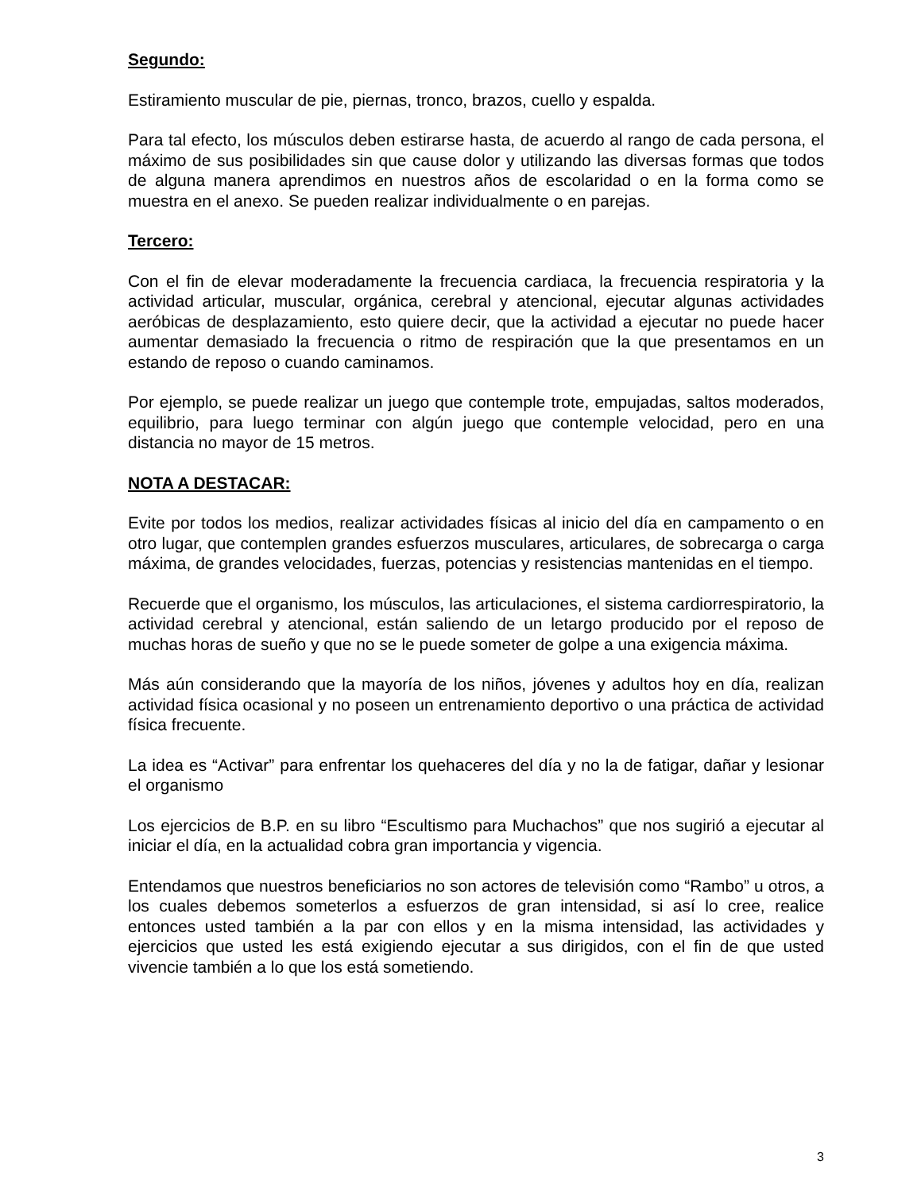Segundo:
Estiramiento muscular de pie, piernas, tronco, brazos, cuello y espalda.
Para tal efecto, los músculos deben estirarse hasta, de acuerdo al rango de cada persona, el máximo de sus posibilidades sin que cause dolor y utilizando las diversas formas que todos de alguna manera aprendimos en nuestros años de escolaridad o en la forma como se muestra en el anexo. Se pueden realizar individualmente o en parejas.
Tercero:
Con el fin de elevar moderadamente la frecuencia cardiaca, la frecuencia respiratoria y la actividad articular, muscular, orgánica, cerebral y atencional, ejecutar algunas actividades aeróbicas de desplazamiento, esto quiere decir, que la actividad a ejecutar no puede hacer aumentar demasiado la frecuencia o ritmo de respiración que la que presentamos en un estando de reposo o cuando caminamos.
Por ejemplo, se puede realizar un juego que contemple trote, empujadas, saltos moderados, equilibrio, para luego terminar con algún juego que contemple velocidad, pero en una distancia no mayor de 15 metros.
NOTA A DESTACAR:
Evite por todos los medios, realizar actividades físicas al inicio del día en campamento o en otro lugar, que contemplen grandes esfuerzos musculares, articulares, de sobrecarga o carga máxima, de grandes velocidades, fuerzas, potencias y resistencias mantenidas en el tiempo.
Recuerde que el organismo, los músculos, las articulaciones, el sistema cardiorrespiratorio, la actividad cerebral y atencional, están saliendo de un letargo producido por el reposo de muchas horas de sueño y que no se le puede someter de golpe a una exigencia máxima.
Más aún considerando que la mayoría de los niños, jóvenes y adultos hoy en día, realizan actividad física ocasional y no poseen un entrenamiento deportivo o una práctica de actividad física frecuente.
La idea es “Activar” para enfrentar los quehaceres del día y no la de fatigar, dañar y lesionar el organismo
Los ejercicios de B.P. en su libro “Escultismo para Muchachos” que nos sugirió a ejecutar al iniciar el día, en la actualidad cobra gran importancia y vigencia.
Entendamos que nuestros beneficiarios no son actores de televisión como “Rambo” u otros, a los cuales debemos someterlos a esfuerzos de gran intensidad, si así lo cree, realice entonces usted también a la par con ellos y en la misma intensidad, las actividades y ejercicios que usted les está exigiendo ejecutar a sus dirigidos, con el fin de que usted vivencie también a lo que los está sometiendo.
3